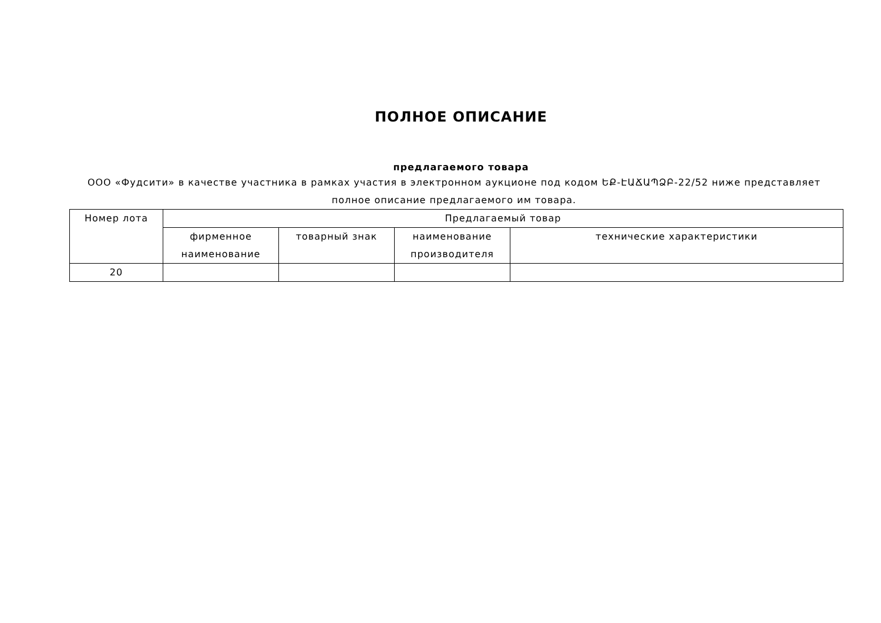ПОЛНОЕ ОПИСАНИЕ
предлагаемого товара
ООО «Фудсити» в качестве участника в рамках участия в электронном аукционе под кодом ԵՔ-ԷԱՃԱՊՁԲ-22/52 ниже представляет полное описание предлагаемого им товара.
| Номер лота | Предлагаемый товар | | | |
| --- | --- | --- | --- | --- |
| | фирменное наименование | товарный знак | наименование производителя | технические характеристики |
| 20 | | | | |